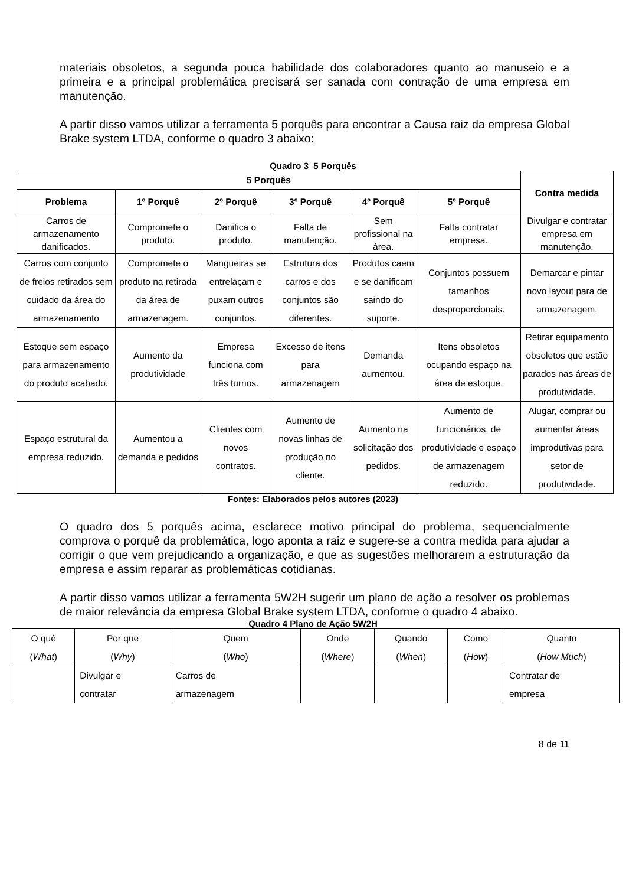materiais obsoletos, a segunda pouca habilidade dos colaboradores quanto ao manuseio e a primeira e a principal problemática precisará ser sanada com contração de uma empresa em manutenção.
A partir disso vamos utilizar a ferramenta 5 porquês para encontrar a Causa raiz da empresa Global Brake system LTDA, conforme o quadro 3 abaixo:
Quadro 3 5 Porquês
| 5 Porquês | | | | | | Contra medida |
| --- | --- | --- | --- | --- | --- | --- |
| Problema | 1º Porquê | 2º Porquê | 3º Porquê | 4º Porquê | 5º Porquê | |
| Carros de armazenamento danificados. | Compromete o produto. | Danifica o produto. | Falta de manutenção. | Sem profissional na área. | Falta contratar empresa. | Divulgar e contratar empresa em manutenção. |
| Carros com conjunto de freios retirados sem cuidado da área do armazenamento | Compromete o produto na retirada da área de armazenagem. | Mangueiras se entrelaçam e puxam outros conjuntos. | Estrutura dos carros e dos conjuntos são diferentes. | Produtos caem e se danificam saindo do suporte. | Conjuntos possuem tamanhos desproporcionais. | Demarcar e pintar novo layout para de armazenagem. |
| Estoque sem espaço para armazenamento do produto acabado. | Aumento da produtividade | Empresa funciona com três turnos. | Excesso de itens para armazenagem | Demanda aumentou. | Itens obsoletos ocupando espaço na área de estoque. | Retirar equipamento obsoletos que estão parados nas áreas de produtividade. |
| Espaço estrutural da empresa reduzido. | Aumentou a demanda e pedidos | Clientes com novos contratos. | Aumento de novas linhas de produção no cliente. | Aumento na solicitação dos pedidos. | Aumento de funcionários, de produtividade e espaço de armazenagem reduzido. | Alugar, comprar ou aumentar áreas improdutivas para setor de produtividade. |
Fontes: Elaborados pelos autores (2023)
O quadro dos 5 porquês acima, esclarece motivo principal do problema, sequencialmente comprova o porquê da problemática, logo aponta a raiz e sugere-se a contra medida para ajudar a corrigir o que vem prejudicando a organização, e que as sugestões melhorarem a estruturação da empresa e assim reparar as problemáticas cotidianas.
A partir disso vamos utilizar a ferramenta 5W2H sugerir um plano de ação a resolver os problemas de maior relevância da empresa Global Brake system LTDA, conforme o quadro 4 abaixo.
Quadro 4 Plano de Ação 5W2H
| O quê ( What ) | Por que ( Why ) | Quem ( Who ) | Onde ( Where ) | Quando ( When ) | Como ( How ) | Quanto ( How Much ) |
| | Divulgar e contratar | Carros de armazenagem | | | | Contratar de empresa |
8 de 11